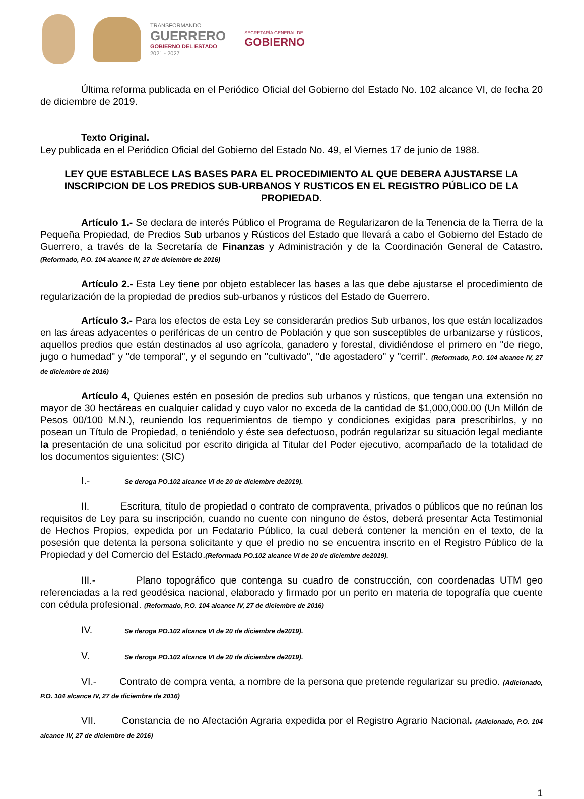TRANSFORMANDO
GUERRERO
GOBIERNO DEL ESTADO
2021 - 2027
SECRETARÍA GENERAL DE
GOBIERNO
Última reforma publicada en el Periódico Oficial del Gobierno del Estado No. 102 alcance VI, de fecha 20 de diciembre de 2019.
Texto Original.
Ley publicada en el Periódico Oficial del Gobierno del Estado No. 49, el Viernes 17 de junio de 1988.
LEY QUE ESTABLECE LAS BASES PARA EL PROCEDIMIENTO AL QUE DEBERA AJUSTARSE LA INSCRIPCION DE LOS PREDIOS SUB-URBANOS Y RUSTICOS EN EL REGISTRO PÚBLICO DE LA PROPIEDAD.
Artículo 1.- Se declara de interés Público el Programa de Regularizaron de la Tenencia de la Tierra de la Pequeña Propiedad, de Predios Sub urbanos y Rústicos del Estado que llevará a cabo el Gobierno del Estado de Guerrero, a través de la Secretaría de Finanzas y Administración y de la Coordinación General de Catastro. (Reformado, P.O. 104 alcance IV, 27 de diciembre de 2016)
Artículo 2.- Esta Ley tiene por objeto establecer las bases a las que debe ajustarse el procedimiento de regularización de la propiedad de predios sub-urbanos y rústicos del Estado de Guerrero.
Artículo 3.- Para los efectos de esta Ley se considerarán predios Sub urbanos, los que están localizados en las áreas adyacentes o periféricas de un centro de Población y que son susceptibles de urbanizarse y rústicos, aquellos predios que están destinados al uso agrícola, ganadero y forestal, dividiéndose el primero en "de riego, jugo o humedad" y "de temporal", y el segundo en "cultivado", "de agostadero" y "cerril". (Reformado, P.O. 104 alcance IV, 27 de diciembre de 2016)
Artículo 4, Quienes estén en posesión de predios sub urbanos y rústicos, que tengan una extensión no mayor de 30 hectáreas en cualquier calidad y cuyo valor no exceda de la cantidad de $1,000,000.00 (Un Millón de Pesos 00/100 M.N.), reuniendo los requerimientos de tiempo y condiciones exigidas para prescribirlos, y no posean un Título de Propiedad, o teniéndolo y éste sea defectuoso, podrán regularizar su situación legal mediante la presentación de una solicitud por escrito dirigida al Titular del Poder ejecutivo, acompañado de la totalidad de los documentos siguientes: (SIC)
I.- Se deroga PO.102 alcance VI de 20 de diciembre de2019).
II. Escritura, título de propiedad o contrato de compraventa, privados o públicos que no reúnan los requisitos de Ley para su inscripción, cuando no cuente con ninguno de éstos, deberá presentar Acta Testimonial de Hechos Propios, expedida por un Fedatario Público, la cual deberá contener la mención en el texto, de la posesión que detenta la persona solicitante y que el predio no se encuentra inscrito en el Registro Público de la Propiedad y del Comercio del Estado.(Reformada PO.102 alcance VI de 20 de diciembre de2019).
III.- Plano topográfico que contenga su cuadro de construcción, con coordenadas UTM geo referenciadas a la red geodésica nacional, elaborado y firmado por un perito en materia de topografía que cuente con cédula profesional. (Reformado, P.O. 104 alcance IV, 27 de diciembre de 2016)
IV. Se deroga PO.102 alcance VI de 20 de diciembre de2019).
V. Se deroga PO.102 alcance VI de 20 de diciembre de2019).
VI.- Contrato de compra venta, a nombre de la persona que pretende regularizar su predio. (Adicionado, P.O. 104 alcance IV, 27 de diciembre de 2016)
VII. Constancia de no Afectación Agraria expedida por el Registro Agrario Nacional. (Adicionado, P.O. 104 alcance IV, 27 de diciembre de 2016)
1